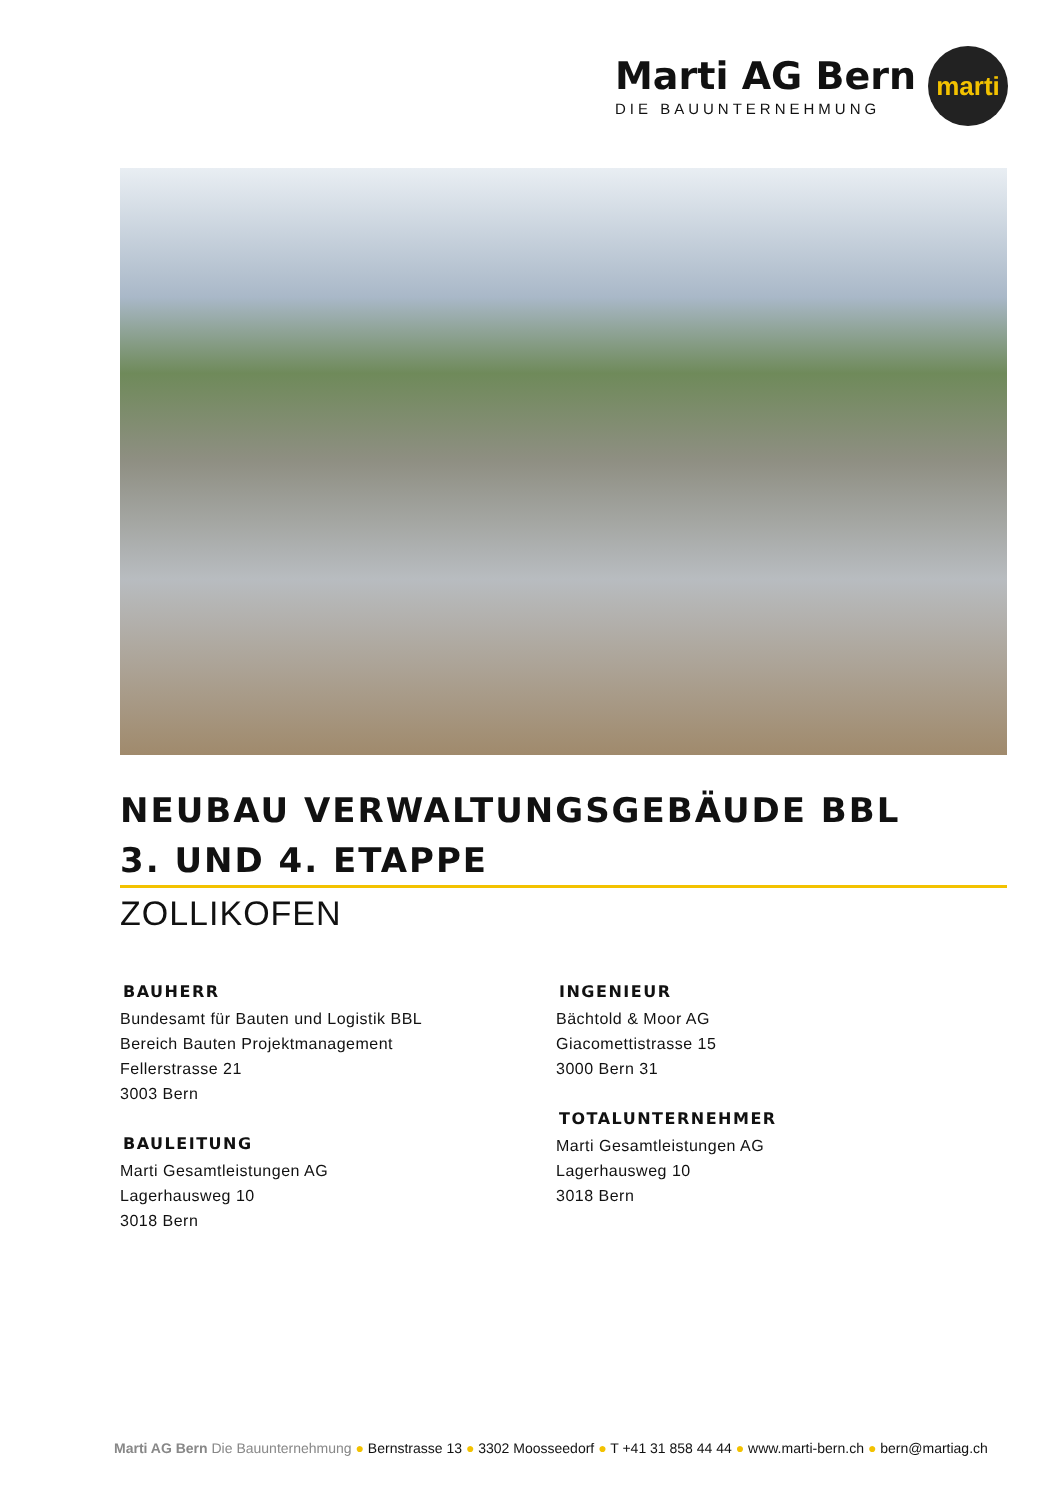Marti AG Bern
DIE BAUUNTERNEHMUNG
marti
NEUBAU VERWALTUNGSGEBÄUDE BBL
3. UND 4. ETAPPE
ZOLLIKOFEN
BAUHERR
Bundesamt für Bauten und Logistik BBL
Bereich Bauten Projektmanagement
Fellerstrasse 21
3003 Bern
BAULEITUNG
Marti Gesamtleistungen AG
Lagerhausweg 10
3018 Bern
INGENIEUR
Bächtold & Moor AG
Giacomettistrasse 15
3000 Bern 31
TOTALUNTERNEHMER
Marti Gesamtleistungen AG
Lagerhausweg 10
3018 Bern
Marti AG Bern Die Bauunternehmung ● Bernstrasse 13 ● 3302 Moosseedorf ● T +41 31 858 44 44 ● www.marti-bern.ch ● bern@martiag.ch